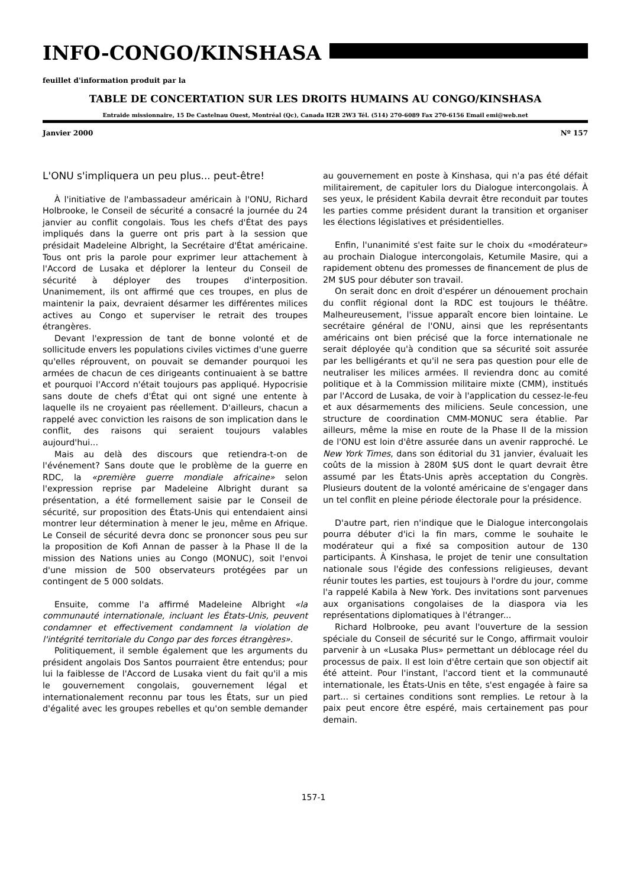INFO-CONGO/KINSHASA
feuillet d'information produit par la
TABLE DE CONCERTATION SUR LES DROITS HUMAINS AU CONGO/KINSHASA
Entraide missionnaire, 15 De Castelnau Ouest, Montréal (Qc), Canada H2R 2W3 Tél. (514) 270-6089 Fax 270-6156 Email emi@web.net
Janvier 2000 Nº 157
L'ONU s'impliquera un peu plus... peut-être!
À l'initiative de l'ambassadeur américain à l'ONU, Richard Holbrooke, le Conseil de sécurité a consacré la journée du 24 janvier au conflit congolais. Tous les chefs d'État des pays impliqués dans la guerre ont pris part à la session que présidait Madeleine Albright, la Secrétaire d'État américaine. Tous ont pris la parole pour exprimer leur attachement à l'Accord de Lusaka et déplorer la lenteur du Conseil de sécurité à déployer des troupes d'interposition. Unanimement, ils ont affirmé que ces troupes, en plus de maintenir la paix, devraient désarmer les différentes milices actives au Congo et superviser le retrait des troupes étrangères.
Devant l'expression de tant de bonne volonté et de sollicitude envers les populations civiles victimes d'une guerre qu'elles réprouvent, on pouvait se demander pourquoi les armées de chacun de ces dirigeants continuaient à se battre et pourquoi l'Accord n'était toujours pas appliqué. Hypocrisie sans doute de chefs d'État qui ont signé une entente à laquelle ils ne croyaient pas réellement. D'ailleurs, chacun a rappelé avec conviction les raisons de son implication dans le conflit, des raisons qui seraient toujours valables aujourd'hui...
Mais au delà des discours que retiendra-t-on de l'événement? Sans doute que le problème de la guerre en RDC, la «première guerre mondiale africaine» selon l'expression reprise par Madeleine Albright durant sa présentation, a été formellement saisie par le Conseil de sécurité, sur proposition des États-Unis qui entendaient ainsi montrer leur détermination à mener le jeu, même en Afrique. Le Conseil de sécurité devra donc se prononcer sous peu sur la proposition de Kofi Annan de passer à la Phase II de la mission des Nations unies au Congo (MONUC), soit l'envoi d'une mission de 500 observateurs protégées par un contingent de 5 000 soldats.
Ensuite, comme l'a affirmé Madeleine Albright «la communauté internationale, incluant les États-Unis, peuvent condamner et effectivement condamnent la violation de l'intégrité territoriale du Congo par des forces étrangères».
Politiquement, il semble également que les arguments du président angolais Dos Santos pourraient être entendus; pour lui la faiblesse de l'Accord de Lusaka vient du fait qu'il a mis le gouvernement congolais, gouvernement légal et internationalement reconnu par tous les États, sur un pied d'égalité avec les groupes rebelles et qu'on semble demander au gouvernement en poste à Kinshasa, qui n'a pas été défait militairement, de capituler lors du Dialogue intercongolais. À ses yeux, le président Kabila devrait être reconduit par toutes les parties comme président durant la transition et organiser les élections législatives et présidentielles.
Enfin, l'unanimité s'est faite sur le choix du «modérateur» au prochain Dialogue intercongolais, Ketumile Masire, qui a rapidement obtenu des promesses de financement de plus de 2M $US pour débuter son travail.
On serait donc en droit d'espérer un dénouement prochain du conflit régional dont la RDC est toujours le théâtre. Malheureusement, l'issue apparaît encore bien lointaine. Le secrétaire général de l'ONU, ainsi que les représentants américains ont bien précisé que la force internationale ne serait déployée qu'à condition que sa sécurité soit assurée par les belligérants et qu'il ne sera pas question pour elle de neutraliser les milices armées. Il reviendra donc au comité politique et à la Commission militaire mixte (CMM), institués par l'Accord de Lusaka, de voir à l'application du cessez-le-feu et aux désarmements des miliciens. Seule concession, une structure de coordination CMM-MONUC sera établie. Par ailleurs, même la mise en route de la Phase II de la mission de l'ONU est loin d'être assurée dans un avenir rapproché. Le New York Times, dans son éditorial du 31 janvier, évaluait les coûts de la mission à 280M $US dont le quart devrait être assumé par les États-Unis après acceptation du Congrès. Plusieurs doutent de la volonté américaine de s'engager dans un tel conflit en pleine période électorale pour la présidence.
D'autre part, rien n'indique que le Dialogue intercongolais pourra débuter d'ici la fin mars, comme le souhaite le modérateur qui a fixé sa composition autour de 130 participants. À Kinshasa, le projet de tenir une consultation nationale sous l'égide des confessions religieuses, devant réunir toutes les parties, est toujours à l'ordre du jour, comme l'a rappelé Kabila à New York. Des invitations sont parvenues aux organisations congolaises de la diaspora via les représentations diplomatiques à l'étranger...
Richard Holbrooke, peu avant l'ouverture de la session spéciale du Conseil de sécurité sur le Congo, affirmait vouloir parvenir à un «Lusaka Plus» permettant un déblocage réel du processus de paix. Il est loin d'être certain que son objectif ait été atteint. Pour l'instant, l'accord tient et la communauté internationale, les États-Unis en tête, s'est engagée à faire sa part... si certaines conditions sont remplies. Le retour à la paix peut encore être espéré, mais certainement pas pour demain.
157-1